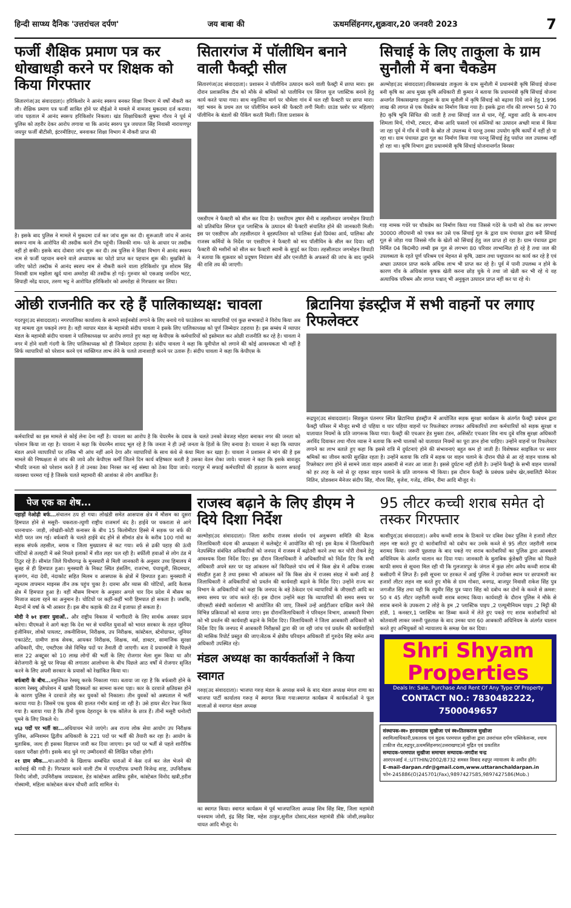हिन्दी साप्ध्य दैनिक 'उत्तरांचल दर्पण' जय बाबा की ऊधमसिंहनगर,शुक्रवार,20 जनवरी 2023 7
फर्जी शैक्षिक प्रमाण पत्र कर धोखाधड़ी करने पर शिक्षक को किया गिरफ्तार
सितारगंज(उद संवाददाता)। हरिकिशोर ने आनंद स्वरूप बनकर शिक्षा विभाग में वर्षों नौकरी कर ली। शैक्षिक प्रमाण पत्र फर्जी साबित होने पर बीईओ ने मामले में नामजद मुकदमा दर्ज कराया। जांच पड़ताल में आनंद स्वरूप हरिकिशोर निकला। खंड शिक्षाधिकारी सुषमा गौरव ने पूर्व में पुलिस को तहरीर देकर आरोप लगाया था कि आनंद स्वरुप पुत्र जयपाल सिंह निवासी नारायणपुर जयपुर फर्जी बीटीसी, इंटरमीडिएट, बनवाकर शिक्षा विभाग में नौकरी प्राप्त की
है। इसके बाद पुलिस ने मामले में मुकदमा दर्ज कर जांच शुरू कर दी। शुरूआती जांच में आनंद स्वरूप नाम के आरोपित की तस्दीक करने टीम पहुंची। जिसकी नाम- पते के आधार पर तस्दीक नहीं हो सकी। इसके बाद दोबारा जांच शुरू कर दी। तब पुलिस ने शिक्षा विभाग में आनंद स्वरूप नाम से फर्जी पहचान बनाने वाले अध्यापक का फोटो प्राप्त कर पहचान शुरू की। मुखबिरों के जरिए फोटो तस्दीक में आनंद स्वरुप नाम से नौकरी करने वाला हरिकिशोर पुत्र शोराम सिंह निवासी ग्राम मझोला खुर्द थाना अमरोहा की तस्दीक हो गई। गुरुवार को एसआइ जनदिन भटट, सिपाही नरेंद्र यादव, तरुण भट्ट ने आरोपित हरिकिशोर को अमरोहा से गिरफ्तार कर लिया।
सितारगंज में पॉलीथिन बनाने वाली फैक्ट्री सील
सितारगंज(उद संवाददाता)। प्रशासन ने पॉलीथिन उत्पादन करने वाली फैक्ट्री में छापा मारा। इस दौरान प्रशासनिक टीम को मौके से श्रमिकों को पालीथिन एव सिंगल यूज प्लास्टिक बनाने हेतु कार्य करते पाया गया। साथ नकुलिया मार्ग पर चौमेला गांव में चल रही फैक्टरी पर छापा मारा। यहां भवन के प्रथम तल पर पॉलीथिन बनाने की फैक्टरी लगी मिली। ग्राउंड फ्लोर पर महिलाएं पॉलीथिन के बंडलों की पैकिंग करती मिलीं। जिला प्रशासन के
एसडीएम ने फैक्टरी को सील कर दिया है। एसडीएम तुषार सैनी व तहसीलदार जगमोहन त्रिपाठी को प्रतिबंधित सिंगल यूज प्लास्टिक के उत्पादन की फैक्टरी संचालित होने की जानकारी मिली। इस पर एसडीएम और तहसीलदार ने बृहस्पतिवार को पालिका ईओ प्रियंका आर्य, पालिका और राजस्व कर्मियों के निर्देश पर एसडीएम ने फैक्टरी को मय पॉलीथिन के सील कर दिया। वहीं फैक्टरी की मशीनों को सील कर फैक्टरी स्वामी के सुपुर्द कर दिया। तहसीलदार जगमोहन त्रिपाठी ने बताया कि शुक्रवार को प्रदूषण नियंत्रण बोर्ड और एनजीटी के अफसरों की जांच के बाद जुर्माने की राशि तय की जाएगी।
सिचाई के लिए ताकुला के ग्राम सुनौली में बना चैकडेम
अल्मोड़ा(उद संवाददाता)।विकासखंड ताकुला के ग्राम सुनौली में प्रधानमंत्री कृषि सिंचाई योजना बनी कृषि का आध मुख्य कृषि अधिकारी डी कुमार ने बताया कि प्रधानमंत्री कृषि सिंचाई योजना अन्तर्गत विकासखण्ड ताकुला के ग्राम सुनौली में कृषि सिंचाई को बढ़ावा दिये जाने हेतु 1.996 लाख की लागत से एक चैकडेम का निर्माण किया गया है। इसके द्वारा गाँव की लगभग 50 से 70 है0 कृषि भूमि सिंचित की जाती है तथा सिंचाई जल से धान, गेहूँ, मडुवा आदि के साथ-साथ शिमला मिर्च, गोभी, टमाटर, बीन्स आदि फसलों एवं सब्जियों का उत्पादन अच्छी मात्रा में किया जा रहा पूर्व में गाँव में पानी के स्रोत तो उपलब्ध थे परन्तु उनका उपयोग कृषि कार्यों में नहीं हो पा रहा था। ग्राम पंचायत द्वारा गूल का निर्माण किया गया परन्तु सिंचाई हेतु पर्याप्त जल उपलब्ध नहीं हो रहा था। कृषि विभाग द्वारा प्रधानमंत्री कृषि सिंचाई योजनान्तर्गत बिनसर
गाड़ नामक गधेरे पर चौकडेम का निर्माण किया गया जिससे गदेरे के पानी को रोक कर लगभग 30000 ली0पानी को एकत्र कर उसे एक सिंचाई गूल के द्वारा ग्राम पंचायत द्वारा बनी सिंचाई गूल से जोड़ा गया जिससे गाँव के खेतों को सिंचाई हेतु जल प्राप्त हो रहा है। ग्राम पंचायत द्वारा निर्मित 04 कि0मी0 लम्बी इस गूल से लगभग 80 परिवार लाभान्वित हो रहे है तथा जल की उपलब्धता के रहते पूर्ण परिश्रम एवं मेहनत से कृषि, उद्यान तथा पशुपालन का कार्य कर रहे है एवं अच्छा उत्पादन प्राप्त करके अधिक लाभ भी प्राप्त कर रहे है। पूर्व में पानी उपलब्ध न होने के कारण गाँव के अधिकांश कृषक खेती करना छोड़ चुके थे तथा जो खेती कर भी रहे थे वह अत्याधिक परिश्रम और लागत पश्चात् भी अनुकूल उत्पादन प्राप्त नहीं कर पा रहे थे।
ओछी राजनीति कर रहे हैं पालिकाध्यक्ष: चावला
गदरपुर(उद संवाददाता)। नगरपालिका कार्यालय के सामने साईनबोर्ड लगाने के लिए बनाये गये फाउंडेशन का व्यापारियों एवं कुछ सभासदों ने विरोध किया अब यह मामला तूल पकड़ने लगा है। वही व्यापार मंडल के महामंत्री संदीप चावला ने इसके लिए पालिकाध्यक्ष को पूर्ण जिम्मेदार ठहराया है। इस सम्बंध में व्यापार मंडल के महामंत्री संदीप चावला ने पालिकाध्यक्ष पर आरोप लगाते हुए कहा वह केपीएस के कर्मचारियों को इस्तेमाल कर ओछी राजनीति कर रहे है। चावला ने नगर में होने वाली गंदगी के लिए पालिकाध्यक्ष को ही जिम्मेदार ठहराया है। संदीप चावला ने कहा कि यूनीपोल को लगाने की कोई आवश्यकता भी नहीं है सिर्फ व्यापारियों को परेशान करने एवं व्यक्तिगत लाभ लेने के चलते तानाशाही करने पर उतारू हैं। संदीप चावला ने कहा कि केपीएस के
कर्मचारियों का इस मामले से कोई लेना देना नहीं है। चावला का आरोप है कि चेयरमैन के दवाब के चलते उनको बेवजह मोहरा बनाकर नगर की जनता को परेशान किया जा रहा है। चावला ने कहा कि चेयरमैन शायद भूल रहे है कि जनता ने ही उन्हें जनता के हितों के लिए बनाया है। चावला ने कहा कि व्यापार मंडल अपने व्यापारियों पर तनिक भी आंच नहीं आने देगा और व्यापारियों के साथ कंधे से कंधा मिला कर खड़ा है। चावला ने प्रशासन से मांग की है इस मामले की निष्पक्षता से जांच की जाये और केपीएस कर्मी जितने दिन कार्य बहिष्कार करती है उसका वेतन रोका जाये। चावला ने कहा कि इसके बावजूद भीयदि जनता को परेशान करते हैं तो उनका ठेका निरस्त कर नई संस्था को ठेका दिया जाये। गदरपुर में सफाई कर्मचारियों की हड़ताल के कारण सफाई व्यवस्था चरमरा गई है जिसके चलते महामारी की आशंका से लोग आशंकित हैं।
ब्रिटानिया इंडस्ट्रीज में सभी वाहनों पर लगाए रिफलेक्टर
रूद्रपुर(उद संवाददाता)। सिडकुल पंतनगर स्थित ब्रिटानिया इंडस्ट्रीज में आयोजित सड़क सुरक्षा कार्यक्रम के अंतर्गत फैक्ट्री प्रबंधन द्वारा फैक्ट्री परिसर में मौजूद सभी दो पहिया व चार पहिया वाहनों पर रिफलेक्टर लगाकर अधिकारियों तथा कर्मचारियों को सड़क सुरक्षा व यातायात नियमों के प्रति जागरूक किया गया। फैक्ट्री की एचआर हेड मुक्ता टंडन, असिस्टेंट एचआर शिव नाथ दुबे वरिष्ठ सुरक्षा अधिकारी अरविंद दिवाकर तथा गौरव व्यास ने बताया कि सभी चालकों को यातायात नियमों का पूरा ज्ञान होना चाहिए। उन्होंने वाहनों पर रिफलेक्टर लगाने का लाभ बताते हुए कहा कि इससे रात्रि में दुर्घटनाएं होने की संभावनाएं बहुत कम हो जाती हैं। विशेषकर साइकिल पर सवार श्रमिकों का जीवन काफी सुरक्षित रहता है। उन्होंने बताया कि रात्रि में सड़क पर वाहन चलाने के दौरान पीछे से आ रहे वाहन चालक को रिफ्लेक्टर लगा होने से सामने जाता वाहन आसानी से नजर आ जाता है। इससे दुर्घटना नहीं होती है। उन्होंने फैक्ट्री के सभी वाहन चालकों को हर तरह के नशे से दूर रहकर वाहन चलाने के प्रति जागरूक भी किया। इस दौरान फैक्ट्री के प्रबंधक प्रबोध खेर,क्वालिटी मैनेजर नितिन, प्रोडक्शन मैनेजर संदीप सिंह, गौरव सिंह, बृजेश, गजेंद्र, रोबिन, रीमा आदि मौजूद थे।
पेज एक का शेष...
पहाड़ों नेओढ़ी बर्फ... संचालन ठप हो गया। लोखंडी समेत आसपास क्षेत्र में मौसम का दूसरा हिमपात होने से मसूरी- चकराता-त्यूणी राष्ट्रीय राजमार्ग बंद है। हाईवे पर चकराता से आगे धारनाधार- जाड़ी, लोखंडी-कोटी कनासर के बीच 15 किलोमीटर हिस्से में सड़क पर बर्फ की मोटी परत जम गई। बर्फबारी के चलते हाईवे बंद होने से सीमांत क्षेत्र के करीब 100 गांवों का सड़क संपर्क तहसील, ब्लाक व जिला मुख्यालय से कट गया। बर्फ से ढकी पहाड़ की ऊंची चोटियों से तलहटी में बसे निचले इलाकों में शीत लहर चल रही है। बर्फीली हवाओं से लोग ठंड में ठिठुर रहे हैं। सीमांत जिले पिथौरागढ़ के मुनस्यारी से मिली जानकारी के अनुसार उच्च हिमालय में सुबह से ही हिमपात हुआ। मुनस्यारी के निकट स्थित हंसलिंग, राजरंभा, पंचाचूली, सिदमधार, बृजगंग, नंदा देवी, नंदाकोट सहित मिलम व आसपास के क्षेत्रों में हिमपात हुआ। मुनस्यारी में न्यूनतम तापमान माइनस तीन तक पहुंच चुका है। दारमा और व्यास की चोटियों, आदि कैलास क्षेत्र में हिमपात हुआ है। वहीं मौसम विभाग के अनुसार अगले चार दिन प्रदेश में मौसम का मिजाज बदला रहने का अनुमान है। चोटियों पर कहीं-कहीं भारी हिमपात हो सकता है। जबकि, मैदानों में वर्षा के भी आसार हैं। इस बीच कड़ाके की ठंड में इजाफा हो सकता है।
मोदी ने ७१ हजार युवाओं.. और राष्ट्रीय विकास में भागीदारी के लिए सार्थक अवसर प्रदान करेगा। पीएमओ ने आगे कहा कि देश भर से चयनित युवाओं को भारत सरकार के तहत जूनियर इंजीनियर, लोको पायलट, तकनीशियन, निरीक्षक, उप निरीक्षक, कांस्टेबल, स्टेनोग्राफर, जूनियर एकाउंटेंट, ग्रामीण डाक सेवक, आयकर निरीक्षक, शिक्षक, नर्स, डाक्टर, सामाजिक सुरक्षा अधिकारी, पीए, एमटीएस जैसे विभिन्न पदों पर तैनाती दी जाएगी। बता दें प्रधानमंत्री ने पिछले साल 22 अक्टूबर को 10 लाख लोगों की भर्ती के लिए रोजगार मेला शुरू किया था और बेरोजगारी के मुद्दे पर विपक्ष की लगातार आलोचना के बीच पिछले आठ वर्षों में रोजगार सृजित करने के लिए अपनी सरकार के प्रयासों को रेखांकित किया था।
बर्फबारी के बीच... बमुश्किल रेस्क्यू करके निकाला गया। बताया जा रहा है कि बर्फबारी होने के कारण रेस्क्यू ऑपरेशन में खासी दिक्कतों का सामना करना पड़ा। कार के दरवाजे क्षतिग्रस्त होने के कारण पुलिस ने दरवाजे तोड़ कर युवकों को निकाला। तीन युवकों को अस्पताल में भर्ती कराया गया है। जिसमें एक युवक की हालत गंभीर बताई जा रही है। उसे हायर सेंटर रेफर किया गया है। बताया गया है कि तीनों युवक देहरादून के एक कॉलेज के छात्र हैं। तीनों मसूरी धनोल्टी घूमने के लिए निकले थे।
४६३ पदों पर भर्ती का... अधियाचन भेजे जाएंगे। अब राज्य लोक सेवा आयोग उप निरीक्षक पुलिस, अग्निशमन द्वितीय अधिकारी के 221 पदों पर भर्ती की तैयारी कर रहा है। आयोग के मुताबिक, जल्द ही इसका विज्ञापन जारी कर दिया जाएगा। इन पदों पर भर्ती से पहले शारीरिक दक्षता परीक्षा होगी। इसके बाद चुने गए उम्मीदवारों की लिखित परीक्षा होगी।
२१ ग्राम स्मैक... था।आरोपी के खिलाफ सम्बंधित धाराओं में केस दर्ज कर जेल भेजने की कार्रवाई की गयी है। गिरफ्तार करने वाली टीम में एएनटीएफ प्रभारी विजेन्द्र शाह, उपनिरीक्षक विनोद जोशी, उपनिरीक्षक जयप्रकाश, हेड कांस्टेबल आसिफ हुसैन, कांस्टेबल विनोद खत्री,हरीश गोस्वामी, महिला कांस्टेबल कंचन चौधरी आदि शामिल थे।
राजस्व बढ़ाने के लिए डीएम ने दिये दिशा निर्देश
अल्मोड़ा(उद संवाददाता)। जिला स्तरीय राजस्व संवर्धन एवं अनुश्रवण समिति की बैठक जिलाधिकारी वंदना की अध्यक्षता में कलेक्ट्रेट में आयोजित की गई। इस बैठक में जिलाधिकारी नेउपस्थित संबंधित अधिकारियों को जनपद में राजस्व में बढ़ोतरी करने तथा कर चोरी रोकने हेतु आवश्यक दिशा निर्देश दिए। इस दौरान जिलाधिकारी ने अधिकारियों को निर्देश दिए कि सभी अधिकारी अपने स्तर पर यह आंकलन करें किपिछले पांच वर्ष में किस क्षेत्र में अधिक राजस्व संग्रहीत हुआ है तथा इसका भी आंकलन करें कि किस क्षेत्र में राजस्व संग्रह में कमी आई है जिलाधिकारी ने अधिकारियों को प्रवर्तन की कार्यवाही बढ़ाने के निर्देश दिए। उन्होंने राज्य कर विभाग के अधिकारियों को कहा कि जनपद के बड़े ठेकेदार एवं व्यापारियों के जीएसटी आदि का समय समय पर जांच करते रहें। इस दौरान उन्होंने कहा कि व्यापारियों की समय समय पर जीएसटी संबंधी कार्यशाला भी आयोजित की जाए, जिसमें उन्हें आईटीआर दाखिल करने जैसे विभिन्न प्रक्रियाओं को बताया जाए। इस दौरानजिलाधिकारी ने परिवहन विभाग, आबकारी विभाग को भी प्रवर्तन की कार्यवाही बढ़ाने के निर्देश दिए। जिलाधिकारी ने जिला आबकारी अधिकारी को निर्देश दिए कि जनपद में आबकारी निरीक्षकों द्वारा की जा रही जांच एवं प्रवर्तन की कार्यवाहियों की मासिक रिपोर्ट प्रस्तुत की जाए।बैठक में क्षेत्रीय परिवहन अधिकारी डॉ गुरुदेव सिंह समेत अन्य अधिकारी उपस्थित रहे।
मंडल अध्यक्ष का कार्यकर्ताओं ने किया स्वागत
गरुड़(उद संवाददाता)। भाजपा गरुड़ मंडल के अध्यक्ष बनने के बाद मंडल अध्यक्ष मंगल राणा का भाजपा पार्टी कार्यालय गरूड़ में स्वागत किया गया।स्वागत कार्यक्रम में कार्यकर्ताओं ने फूल मालाओं से नवागत मंडल अध्यक्ष
का स्वागत किया। स्वागत कार्यक्रम में पूर्व भाजपाजिला अध्यक्ष शिव सिंह बिष्ट, जिला महामंत्री घनश्याम जोशी, इंद्र सिंह बिष्ट, महेश ठाकुर,सुनील दोसाद,मंडल महामंत्री डीके जोशी,लखवेंदर थायत आदि मौजूद थे।
95 लीटर कच्ची शराब समेत दो तस्कर गिरफ्तार
काशीपुर(उद संवाददाता)। अवैध कच्ची शराब के ठिकाने पर दबिश देकर पुलिस ने हजारों लीटर लहन नष्ट करते हुए दो कारोबारियों को दबोच कर उनके कब्जे से 95 लीटर जहरीली शराब बरामद किया। जरूरी पूछताछ के बाद पकड़े गए शराब कारोबारियों का पुलिस द्वारा आबकारी अधिनियम के अंतर्गत चालान कर दिया गया। जानकारी के मुताबिक कुंडेश्वरी पुलिस को पिछले काफी समय से सूचना मिल रही थी कि गुलजारपुर के जंगल में कुछ लोग अवैध कच्ची शराब की कसीदगी में लिप्त हैं। इसी सूचना पर हरकत में आई पुलिस ने उपरोक्त स्थान पर छापामारी कर हजारों लीटर लहन नष्ट करते हुए मौके से ग्राम गोबरा, बनगढ, बाजपुर निवासी राकेश सिंह पुत्र जगजीत सिंह तथा यही कि रघुवीर सिंह पुत्र प्यारा सिंह को दबोच कर दोनों के कब्जे से क्रमश: 50 व 45 लीटर जहरीली कच्ची शराब बरामद किया। कार्यवाही के दौरान पुलिस ने मौके से शराब बनाने के उपकरण 2 लोहे के ड्रम ,2 प्लास्टिक पाइप ,2 एल्यूमीनियम पाइप ,2 मिट्टी की हांडी, 1 कनस्टर,1 प्लास्टिक का डिब्बा कब्जे में लेते हुए पकड़े गए शराब कारोबारियों को कोतवाली लाकर जरूरी पूछताछ के बाद उनका धारा 60 आबकारी अधिनियम के अंतर्गत चालान करते हुए अभियुक्तों को न्यायालय के समक्ष पेश कर दिया।
Shri Shyam Properties
Deals In: Sale, Purchase And Rent Of Any Type Of Property
CONTACT NO.: 7830482222, 7500049657
संस्थापक-स्व० हरनामदास सुखीजा एवं स्व०तिलकराज सुखीजा
स्वामित्वाधिकारी,प्रकाशक एवं मुद्रक परमपाल सुखीजा द्वारा उत्तरांचल दर्पण पब्लिकेशन्स, श्याम टाकीज रोड,रुद्रपुर,ऊधमसिंहनगर(उत्तराखण्ड)से मुद्रित एवं प्रकाशित
सम्पादक-परमपाल सुखीजा समाचार सम्पादक-जगदीश चन्द्र
आरएनआई नं.:UTTHIN/2002/8732 समस्त विवाद रुद्रपुर न्यायालय के अधीन होंगे।
E-mail-darpan.rdr@gmail.com,www.uttaranchaldarpan.in
फोन-245886(O)245701(Fax),9897427585,9897427586(Mob.)